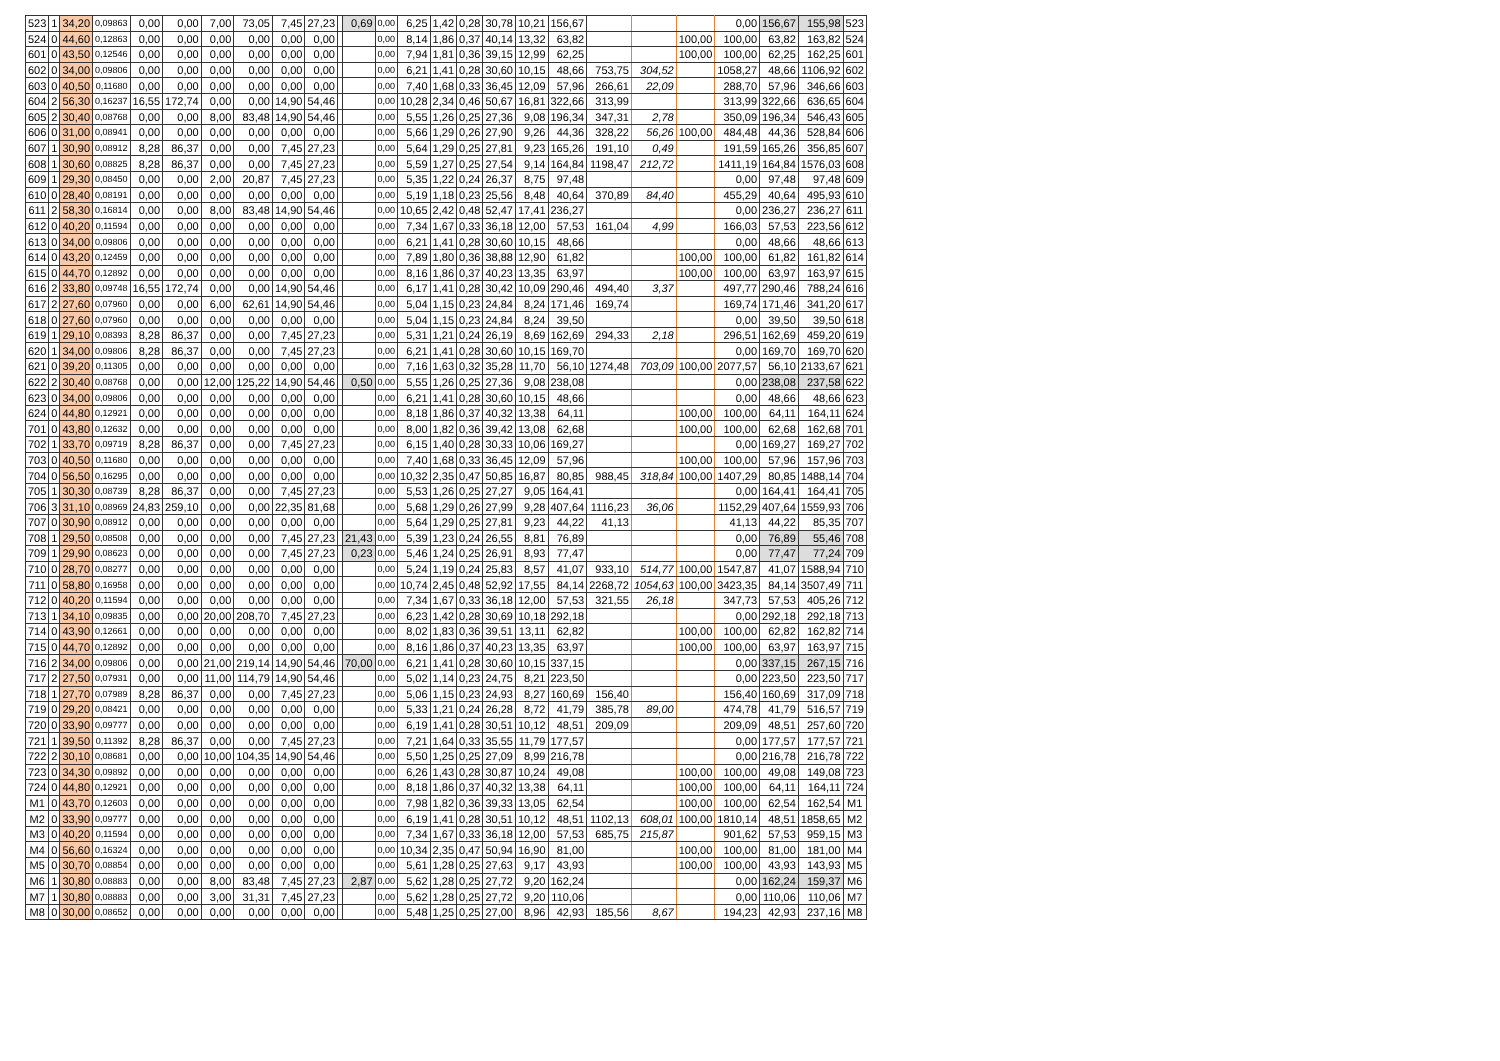| 523 | 1 | 34,20 | 0,09863 | 0,00 | 0,00 | 7,00 | 73,05 | 7,45 | 27,23 | | 0,69 | 0,00 | 6,25 | 1,42 | 0,28 | 30,78 | 10,21 | 156,67 | | | | 0,00 | 156,67 | 155,98 | 523 |
| 524 | 0 | 44,60 | 0,12863 | 0,00 | 0,00 | 0,00 | 0,00 | 0,00 | 0,00 | | | 0,00 | 8,14 | 1,86 | 0,37 | 40,14 | 13,32 | 63,82 | | | 100,00 | 100,00 | 63,82 | 163,82 | 524 |
| 601 | 0 | 43,50 | 0,12546 | 0,00 | 0,00 | 0,00 | 0,00 | 0,00 | 0,00 | | | 0,00 | 7,94 | 1,81 | 0,36 | 39,15 | 12,99 | 62,25 | | | 100,00 | 100,00 | 62,25 | 162,25 | 601 |
| 602 | 0 | 34,00 | 0,09806 | 0,00 | 0,00 | 0,00 | 0,00 | 0,00 | 0,00 | | | 0,00 | 6,21 | 1,41 | 0,28 | 30,60 | 10,15 | 48,66 | 753,75 | 304,52 | | 1058,27 | 48,66 | 1106,92 | 602 |
| 603 | 0 | 40,50 | 0,11680 | 0,00 | 0,00 | 0,00 | 0,00 | 0,00 | 0,00 | | | 0,00 | 7,40 | 1,68 | 0,33 | 36,45 | 12,09 | 57,96 | 266,61 | 22,09 | | 288,70 | 57,96 | 346,66 | 603 |
| 604 | 2 | 56,30 | 0,16237 | 16,55 | 172,74 | 0,00 | 0,00 | 14,90 | 54,46 | | | 0,00 | 10,28 | 2,34 | 0,46 | 50,67 | 16,81 | 322,66 | 313,99 | | | 313,99 | 322,66 | 636,65 | 604 |
| 605 | 2 | 30,40 | 0,08768 | 0,00 | 0,00 | 8,00 | 83,48 | 14,90 | 54,46 | | | 0,00 | 5,55 | 1,26 | 0,25 | 27,36 | 9,08 | 196,34 | 347,31 | 2,78 | | 350,09 | 196,34 | 546,43 | 605 |
| 606 | 0 | 31,00 | 0,08941 | 0,00 | 0,00 | 0,00 | 0,00 | 0,00 | 0,00 | | | 0,00 | 5,66 | 1,29 | 0,26 | 27,90 | 9,26 | 44,36 | 328,22 | 56,26 | 100,00 | 484,48 | 44,36 | 528,84 | 606 |
| 607 | 1 | 30,90 | 0,08912 | 8,28 | 86,37 | 0,00 | 0,00 | 7,45 | 27,23 | | | 0,00 | 5,64 | 1,29 | 0,25 | 27,81 | 9,23 | 165,26 | 191,10 | 0,49 | | 191,59 | 165,26 | 356,85 | 607 |
| 608 | 1 | 30,60 | 0,08825 | 8,28 | 86,37 | 0,00 | 0,00 | 7,45 | 27,23 | | | 0,00 | 5,59 | 1,27 | 0,25 | 27,54 | 9,14 | 164,84 | 1198,47 | 212,72 | | 1411,19 | 164,84 | 1576,03 | 608 |
| 609 | 1 | 29,30 | 0,08450 | 0,00 | 0,00 | 2,00 | 20,87 | 7,45 | 27,23 | | | 0,00 | 5,35 | 1,22 | 0,24 | 26,37 | 8,75 | 97,48 | | | | 0,00 | 97,48 | 97,48 | 609 |
| 610 | 0 | 28,40 | 0,08191 | 0,00 | 0,00 | 0,00 | 0,00 | 0,00 | 0,00 | | | 0,00 | 5,19 | 1,18 | 0,23 | 25,56 | 8,48 | 40,64 | 370,89 | 84,40 | | 455,29 | 40,64 | 495,93 | 610 |
| 611 | 2 | 58,30 | 0,16814 | 0,00 | 0,00 | 8,00 | 83,48 | 14,90 | 54,46 | | | 0,00 | 10,65 | 2,42 | 0,48 | 52,47 | 17,41 | 236,27 | | | | 0,00 | 236,27 | 236,27 | 611 |
| 612 | 0 | 40,20 | 0,11594 | 0,00 | 0,00 | 0,00 | 0,00 | 0,00 | 0,00 | | | 0,00 | 7,34 | 1,67 | 0,33 | 36,18 | 12,00 | 57,53 | 161,04 | 4,99 | | 166,03 | 57,53 | 223,56 | 612 |
| 613 | 0 | 34,00 | 0,09806 | 0,00 | 0,00 | 0,00 | 0,00 | 0,00 | 0,00 | | | 0,00 | 6,21 | 1,41 | 0,28 | 30,60 | 10,15 | 48,66 | | | | 0,00 | 48,66 | 48,66 | 613 |
| 614 | 0 | 43,20 | 0,12459 | 0,00 | 0,00 | 0,00 | 0,00 | 0,00 | 0,00 | | | 0,00 | 7,89 | 1,80 | 0,36 | 38,88 | 12,90 | 61,82 | | | 100,00 | 100,00 | 61,82 | 161,82 | 614 |
| 615 | 0 | 44,70 | 0,12892 | 0,00 | 0,00 | 0,00 | 0,00 | 0,00 | 0,00 | | | 0,00 | 8,16 | 1,86 | 0,37 | 40,23 | 13,35 | 63,97 | | | 100,00 | 100,00 | 63,97 | 163,97 | 615 |
| 616 | 2 | 33,80 | 0,09748 | 16,55 | 172,74 | 0,00 | 0,00 | 14,90 | 54,46 | | | 0,00 | 6,17 | 1,41 | 0,28 | 30,42 | 10,09 | 290,46 | 494,40 | 3,37 | | 497,77 | 290,46 | 788,24 | 616 |
| 617 | 2 | 27,60 | 0,07960 | 0,00 | 0,00 | 6,00 | 62,61 | 14,90 | 54,46 | | | 0,00 | 5,04 | 1,15 | 0,23 | 24,84 | 8,24 | 171,46 | 169,74 | | | 169,74 | 171,46 | 341,20 | 617 |
| 618 | 0 | 27,60 | 0,07960 | 0,00 | 0,00 | 0,00 | 0,00 | 0,00 | 0,00 | | | 0,00 | 5,04 | 1,15 | 0,23 | 24,84 | 8,24 | 39,50 | | | | 0,00 | 39,50 | 39,50 | 618 |
| 619 | 1 | 29,10 | 0,08393 | 8,28 | 86,37 | 0,00 | 0,00 | 7,45 | 27,23 | | | 0,00 | 5,31 | 1,21 | 0,24 | 26,19 | 8,69 | 162,69 | 294,33 | 2,18 | | 296,51 | 162,69 | 459,20 | 619 |
| 620 | 1 | 34,00 | 0,09806 | 8,28 | 86,37 | 0,00 | 0,00 | 7,45 | 27,23 | | | 0,00 | 6,21 | 1,41 | 0,28 | 30,60 | 10,15 | 169,70 | | | | 0,00 | 169,70 | 169,70 | 620 |
| 621 | 0 | 39,20 | 0,11305 | 0,00 | 0,00 | 0,00 | 0,00 | 0,00 | 0,00 | | | 0,00 | 7,16 | 1,63 | 0,32 | 35,28 | 11,70 | 56,10 | 1274,48 | 703,09 | 100,00 | 2077,57 | 56,10 | 2133,67 | 621 |
| 622 | 2 | 30,40 | 0,08768 | 0,00 | 0,00 | 12,00 | 125,22 | 14,90 | 54,46 | | 0,50 | 0,00 | 5,55 | 1,26 | 0,25 | 27,36 | 9,08 | 238,08 | | | | 0,00 | 238,08 | 237,58 | 622 |
| 623 | 0 | 34,00 | 0,09806 | 0,00 | 0,00 | 0,00 | 0,00 | 0,00 | 0,00 | | | 0,00 | 6,21 | 1,41 | 0,28 | 30,60 | 10,15 | 48,66 | | | | 0,00 | 48,66 | 48,66 | 623 |
| 624 | 0 | 44,80 | 0,12921 | 0,00 | 0,00 | 0,00 | 0,00 | 0,00 | 0,00 | | | 0,00 | 8,18 | 1,86 | 0,37 | 40,32 | 13,38 | 64,11 | | | 100,00 | 100,00 | 64,11 | 164,11 | 624 |
| 701 | 0 | 43,80 | 0,12632 | 0,00 | 0,00 | 0,00 | 0,00 | 0,00 | 0,00 | | | 0,00 | 8,00 | 1,82 | 0,36 | 39,42 | 13,08 | 62,68 | | | 100,00 | 100,00 | 62,68 | 162,68 | 701 |
| 702 | 1 | 33,70 | 0,09719 | 8,28 | 86,37 | 0,00 | 0,00 | 7,45 | 27,23 | | | 0,00 | 6,15 | 1,40 | 0,28 | 30,33 | 10,06 | 169,27 | | | | 0,00 | 169,27 | 169,27 | 702 |
| 703 | 0 | 40,50 | 0,11680 | 0,00 | 0,00 | 0,00 | 0,00 | 0,00 | 0,00 | | | 0,00 | 7,40 | 1,68 | 0,33 | 36,45 | 12,09 | 57,96 | | | 100,00 | 100,00 | 57,96 | 157,96 | 703 |
| 704 | 0 | 56,50 | 0,16295 | 0,00 | 0,00 | 0,00 | 0,00 | 0,00 | 0,00 | | | 0,00 | 10,32 | 2,35 | 0,47 | 50,85 | 16,87 | 80,85 | 988,45 | 318,84 | 100,00 | 1407,29 | 80,85 | 1488,14 | 704 |
| 705 | 1 | 30,30 | 0,08739 | 8,28 | 86,37 | 0,00 | 0,00 | 7,45 | 27,23 | | | 0,00 | 5,53 | 1,26 | 0,25 | 27,27 | 9,05 | 164,41 | | | | 0,00 | 164,41 | 164,41 | 705 |
| 706 | 3 | 31,10 | 0,08969 | 24,83 | 259,10 | 0,00 | 0,00 | 22,35 | 81,68 | | | 0,00 | 5,68 | 1,29 | 0,26 | 27,99 | 9,28 | 407,64 | 1116,23 | 36,06 | | 1152,29 | 407,64 | 1559,93 | 706 |
| 707 | 0 | 30,90 | 0,08912 | 0,00 | 0,00 | 0,00 | 0,00 | 0,00 | 0,00 | | | 0,00 | 5,64 | 1,29 | 0,25 | 27,81 | 9,23 | 44,22 | 41,13 | | | 41,13 | 44,22 | 85,35 | 707 |
| 708 | 1 | 29,50 | 0,08508 | 0,00 | 0,00 | 0,00 | 0,00 | 7,45 | 27,23 | | 21,43 | 0,00 | 5,39 | 1,23 | 0,24 | 26,55 | 8,81 | 76,89 | | | | 0,00 | 76,89 | 55,46 | 708 |
| 709 | 1 | 29,90 | 0,08623 | 0,00 | 0,00 | 0,00 | 0,00 | 7,45 | 27,23 | | 0,23 | 0,00 | 5,46 | 1,24 | 0,25 | 26,91 | 8,93 | 77,47 | | | | 0,00 | 77,47 | 77,24 | 709 |
| 710 | 0 | 28,70 | 0,08277 | 0,00 | 0,00 | 0,00 | 0,00 | 0,00 | 0,00 | | | 0,00 | 5,24 | 1,19 | 0,24 | 25,83 | 8,57 | 41,07 | 933,10 | 514,77 | 100,00 | 1547,87 | 41,07 | 1588,94 | 710 |
| 711 | 0 | 58,80 | 0,16958 | 0,00 | 0,00 | 0,00 | 0,00 | 0,00 | 0,00 | | | 0,00 | 10,74 | 2,45 | 0,48 | 52,92 | 17,55 | 84,14 | 2268,72 | 1054,63 | 100,00 | 3423,35 | 84,14 | 3507,49 | 711 |
| 712 | 0 | 40,20 | 0,11594 | 0,00 | 0,00 | 0,00 | 0,00 | 0,00 | 0,00 | | | 0,00 | 7,34 | 1,67 | 0,33 | 36,18 | 12,00 | 57,53 | 321,55 | 26,18 | | 347,73 | 57,53 | 405,26 | 712 |
| 713 | 1 | 34,10 | 0,09835 | 0,00 | 0,00 | 20,00 | 208,70 | 7,45 | 27,23 | | | 0,00 | 6,23 | 1,42 | 0,28 | 30,69 | 10,18 | 292,18 | | | | 0,00 | 292,18 | 292,18 | 713 |
| 714 | 0 | 43,90 | 0,12661 | 0,00 | 0,00 | 0,00 | 0,00 | 0,00 | 0,00 | | | 0,00 | 8,02 | 1,83 | 0,36 | 39,51 | 13,11 | 62,82 | | | 100,00 | 100,00 | 62,82 | 162,82 | 714 |
| 715 | 0 | 44,70 | 0,12892 | 0,00 | 0,00 | 0,00 | 0,00 | 0,00 | 0,00 | | | 0,00 | 8,16 | 1,86 | 0,37 | 40,23 | 13,35 | 63,97 | | | 100,00 | 100,00 | 63,97 | 163,97 | 715 |
| 716 | 2 | 34,00 | 0,09806 | 0,00 | 0,00 | 21,00 | 219,14 | 14,90 | 54,46 | | 70,00 | 0,00 | 6,21 | 1,41 | 0,28 | 30,60 | 10,15 | 337,15 | | | | 0,00 | 337,15 | 267,15 | 716 |
| 717 | 2 | 27,50 | 0,07931 | 0,00 | 0,00 | 11,00 | 114,79 | 14,90 | 54,46 | | | 0,00 | 5,02 | 1,14 | 0,23 | 24,75 | 8,21 | 223,50 | | | | 0,00 | 223,50 | 223,50 | 717 |
| 718 | 1 | 27,70 | 0,07989 | 8,28 | 86,37 | 0,00 | 0,00 | 7,45 | 27,23 | | | 0,00 | 5,06 | 1,15 | 0,23 | 24,93 | 8,27 | 160,69 | 156,40 | | | 156,40 | 160,69 | 317,09 | 718 |
| 719 | 0 | 29,20 | 0,08421 | 0,00 | 0,00 | 0,00 | 0,00 | 0,00 | 0,00 | | | 0,00 | 5,33 | 1,21 | 0,24 | 26,28 | 8,72 | 41,79 | 385,78 | 89,00 | | 474,78 | 41,79 | 516,57 | 719 |
| 720 | 0 | 33,90 | 0,09777 | 0,00 | 0,00 | 0,00 | 0,00 | 0,00 | 0,00 | | | 0,00 | 6,19 | 1,41 | 0,28 | 30,51 | 10,12 | 48,51 | 209,09 | | | 209,09 | 48,51 | 257,60 | 720 |
| 721 | 1 | 39,50 | 0,11392 | 8,28 | 86,37 | 0,00 | 0,00 | 7,45 | 27,23 | | | 0,00 | 7,21 | 1,64 | 0,33 | 35,55 | 11,79 | 177,57 | | | | 0,00 | 177,57 | 177,57 | 721 |
| 722 | 2 | 30,10 | 0,08681 | 0,00 | 0,00 | 10,00 | 104,35 | 14,90 | 54,46 | | | 0,00 | 5,50 | 1,25 | 0,25 | 27,09 | 8,99 | 216,78 | | | | 0,00 | 216,78 | 216,78 | 722 |
| 723 | 0 | 34,30 | 0,09892 | 0,00 | 0,00 | 0,00 | 0,00 | 0,00 | 0,00 | | | 0,00 | 6,26 | 1,43 | 0,28 | 30,87 | 10,24 | 49,08 | | | 100,00 | 100,00 | 49,08 | 149,08 | 723 |
| 724 | 0 | 44,80 | 0,12921 | 0,00 | 0,00 | 0,00 | 0,00 | 0,00 | 0,00 | | | 0,00 | 8,18 | 1,86 | 0,37 | 40,32 | 13,38 | 64,11 | | | 100,00 | 100,00 | 64,11 | 164,11 | 724 |
| M1 | 0 | 43,70 | 0,12603 | 0,00 | 0,00 | 0,00 | 0,00 | 0,00 | 0,00 | | | 0,00 | 7,98 | 1,82 | 0,36 | 39,33 | 13,05 | 62,54 | | | 100,00 | 100,00 | 62,54 | 162,54 | M1 |
| M2 | 0 | 33,90 | 0,09777 | 0,00 | 0,00 | 0,00 | 0,00 | 0,00 | 0,00 | | | 0,00 | 6,19 | 1,41 | 0,28 | 30,51 | 10,12 | 48,51 | 1102,13 | 608,01 | 100,00 | 1810,14 | 48,51 | 1858,65 | M2 |
| M3 | 0 | 40,20 | 0,11594 | 0,00 | 0,00 | 0,00 | 0,00 | 0,00 | 0,00 | | | 0,00 | 7,34 | 1,67 | 0,33 | 36,18 | 12,00 | 57,53 | 685,75 | 215,87 | | 901,62 | 57,53 | 959,15 | M3 |
| M4 | 0 | 56,60 | 0,16324 | 0,00 | 0,00 | 0,00 | 0,00 | 0,00 | 0,00 | | | 0,00 | 10,34 | 2,35 | 0,47 | 50,94 | 16,90 | 81,00 | | | 100,00 | 100,00 | 81,00 | 181,00 | M4 |
| M5 | 0 | 30,70 | 0,08854 | 0,00 | 0,00 | 0,00 | 0,00 | 0,00 | 0,00 | | | 0,00 | 5,61 | 1,28 | 0,25 | 27,63 | 9,17 | 43,93 | | | 100,00 | 100,00 | 43,93 | 143,93 | M5 |
| M6 | 1 | 30,80 | 0,08883 | 0,00 | 0,00 | 8,00 | 83,48 | 7,45 | 27,23 | | 2,87 | 0,00 | 5,62 | 1,28 | 0,25 | 27,72 | 9,20 | 162,24 | | | | 0,00 | 162,24 | 159,37 | M6 |
| M7 | 1 | 30,80 | 0,08883 | 0,00 | 0,00 | 3,00 | 31,31 | 7,45 | 27,23 | | | 0,00 | 5,62 | 1,28 | 0,25 | 27,72 | 9,20 | 110,06 | | | | 0,00 | 110,06 | 110,06 | M7 |
| M8 | 0 | 30,00 | 0,08652 | 0,00 | 0,00 | 0,00 | 0,00 | 0,00 | 0,00 | | | 0,00 | 5,48 | 1,25 | 0,25 | 27,00 | 8,96 | 42,93 | 185,56 | 8,67 | | 194,23 | 42,93 | 237,16 | M8 |